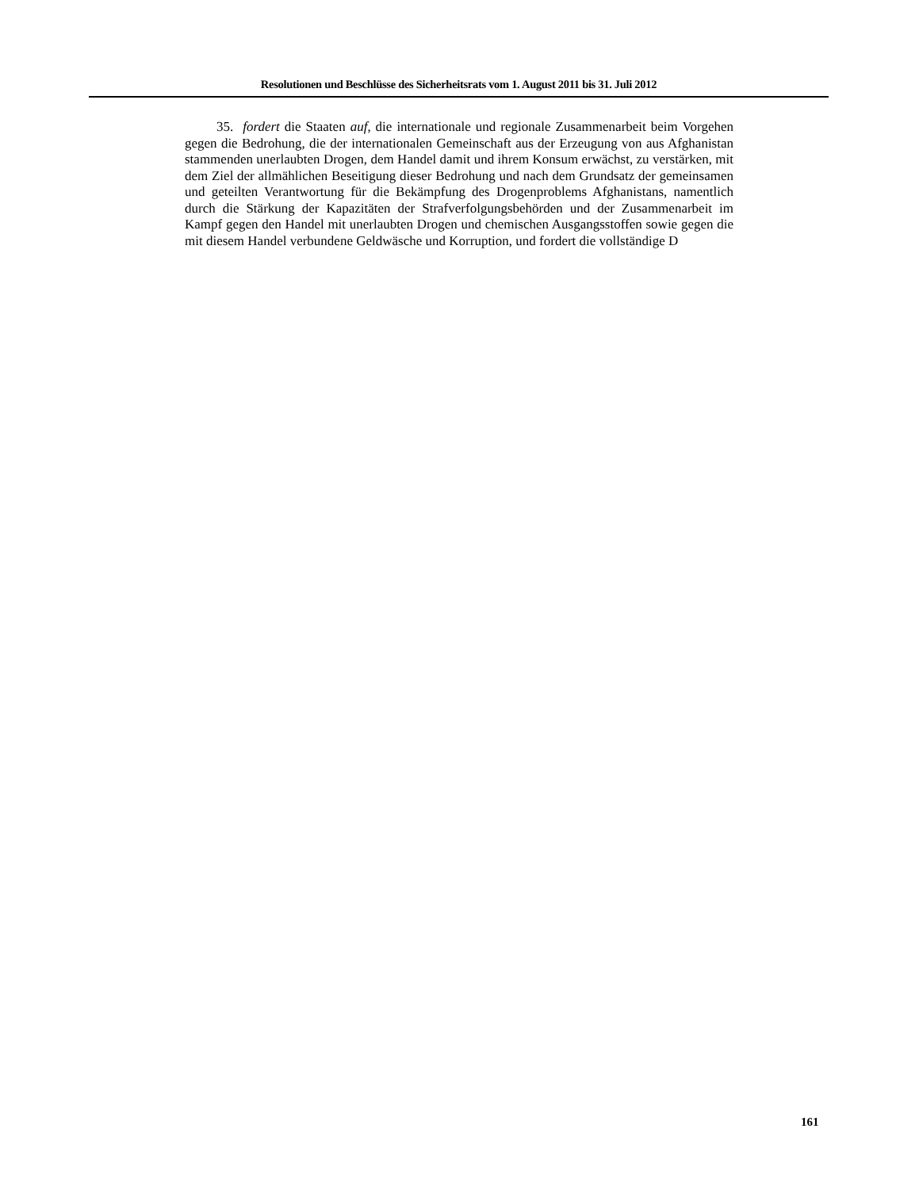Resolutionen und Beschlüsse des Sicherheitsrats vom 1. August 2011 bis 31. Juli 2012
35. fordert die Staaten auf, die internationale und regionale Zusammenarbeit beim Vorgehen gegen die Bedrohung, die der internationalen Gemeinschaft aus der Erzeugung von aus Afghanistan stammenden unerlaubten Drogen, dem Handel damit und ihrem Konsum erwächst, zu verstärken, mit dem Ziel der allmählichen Beseitigung dieser Bedrohung und nach dem Grundsatz der gemeinsamen und geteilten Verantwortung für die Bekämpfung des Drogenproblems Afghanistans, namentlich durch die Stärkung der Kapazitäten der Strafverfolgungsbehörden und der Zusammenarbeit im Kampf gegen den Handel mit unerlaubten Drogen und chemischen Ausgangsstoffen sowie gegen die mit diesem Handel verbundene Geldwäsche und Korruption, und fordert die vollständige D
161